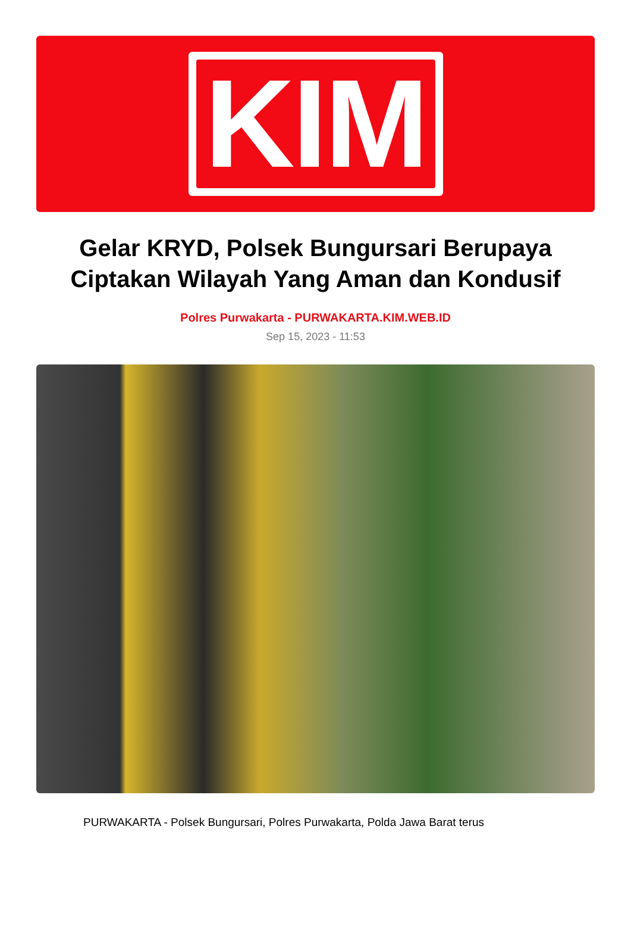KIM
Gelar KRYD, Polsek Bungursari Berupaya Ciptakan Wilayah Yang Aman dan Kondusif
Polres Purwakarta - PURWAKARTA.KIM.WEB.ID
Sep 15, 2023 - 11:53
PURWAKARTA - Polsek Bungursari, Polres Purwakarta, Polda Jawa Barat terus